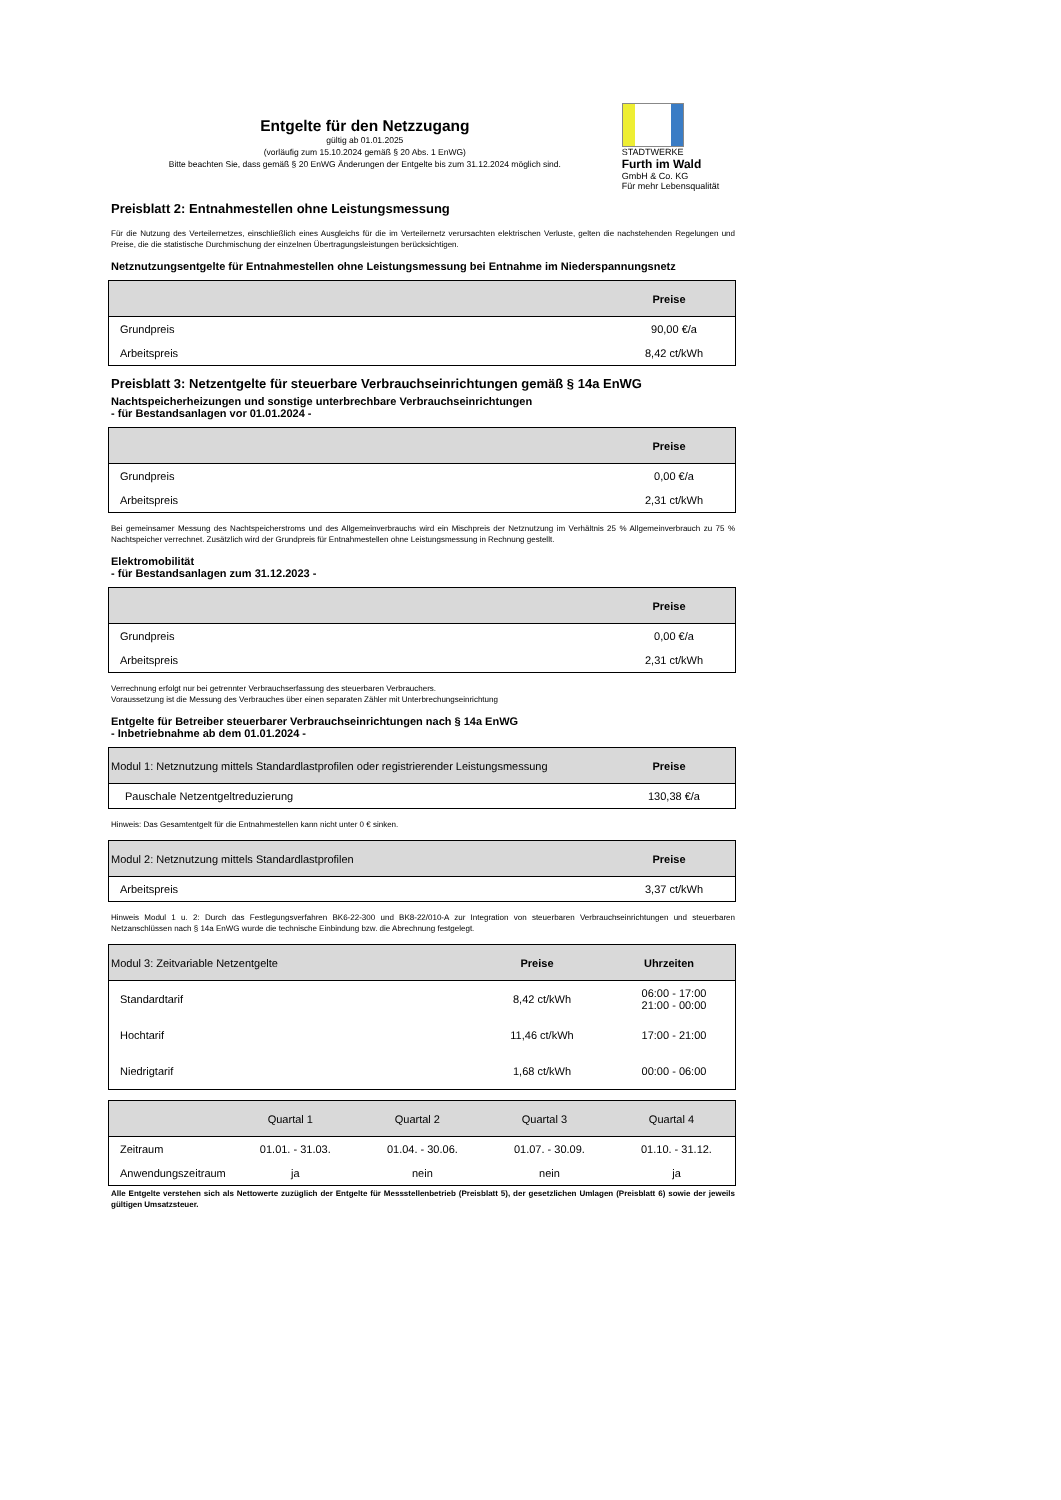Entgelte für den Netzzugang
gültig ab 01.01.2025
(vorläufig zum 15.10.2024 gemäß § 20 Abs. 1 EnWG)
Bitte beachten Sie, dass gemäß § 20 EnWG Änderungen der Entgelte bis zum 31.12.2024 möglich sind.
STADTWERKE
Furth im Wald
GmbH & Co. KG
Für mehr Lebensqualität
Preisblatt 2: Entnahmestellen ohne Leistungsmessung
Für die Nutzung des Verteilernetzes, einschließlich eines Ausgleichs für die im Verteilernetz verursachten elektrischen Verluste, gelten die nachstehenden Regelungen und Preise, die die statistische Durchmischung der einzelnen Übertragungsleistungen berücksichtigen.
Netznutzungsentgelte für Entnahmestellen ohne Leistungsmessung bei Entnahme im Niederspannungsnetz
| | Preise |
| --- | --- |
| Grundpreis | 90,00 €/a |
| Arbeitspreis | 8,42 ct/kWh |
Preisblatt 3: Netzentgelte für steuerbare Verbrauchseinrichtungen gemäß § 14a EnWG
Nachtspeicherheizungen und sonstige unterbrechbare Verbrauchseinrichtungen
- für Bestandsanlagen vor 01.01.2024 -
| | Preise |
| --- | --- |
| Grundpreis | 0,00 €/a |
| Arbeitspreis | 2,31 ct/kWh |
Bei gemeinsamer Messung des Nachtspeicherstroms und des Allgemeinverbrauchs wird ein Mischpreis der Netznutzung im Verhältnis 25 % Allgemeinverbrauch zu 75 % Nachtspeicher verrechnet. Zusätzlich wird der Grundpreis für Entnahmestellen ohne Leistungsmessung in Rechnung gestellt.
Elektromobilität
- für Bestandsanlagen zum 31.12.2023 -
| | Preise |
| --- | --- |
| Grundpreis | 0,00 €/a |
| Arbeitspreis | 2,31 ct/kWh |
Verrechnung erfolgt nur bei getrennter Verbrauchserfassung des steuerbaren Verbrauchers.
Voraussetzung ist die Messung des Verbrauches über einen separaten Zähler mit Unterbrechungseinrichtung
Entgelte für Betreiber steuerbarer Verbrauchseinrichtungen nach § 14a EnWG
- Inbetriebnahme ab dem 01.01.2024 -
| Modul 1: Netznutzung mittels Standardlastprofilen oder registrierender Leistungsmessung | Preise |
| --- | --- |
| Pauschale Netzentgeltreduzierung | 130,38 €/a |
Hinweis: Das Gesamtentgelt für die Entnahmestellen kann nicht unter 0 € sinken.
| Modul 2: Netznutzung mittels Standardlastprofilen | Preise |
| --- | --- |
| Arbeitspreis | 3,37 ct/kWh |
Hinweis Modul 1 u. 2: Durch das Festlegungsverfahren BK6-22-300 und BK8-22/010-A zur Integration von steuerbaren Verbrauchseinrichtungen und steuerbaren Netzanschlüssen nach § 14a EnWG wurde die technische Einbindung bzw. die Abrechnung festgelegt.
| Modul 3: Zeitvariable Netzentgelte | Preise | Uhrzeiten |
| --- | --- | --- |
| Standardtarif | 8,42 ct/kWh | 06:00 - 17:00 21:00 - 00:00 |
| Hochtarif | 11,46 ct/kWh | 17:00 - 21:00 |
| Niedrigtarif | 1,68 ct/kWh | 00:00 - 06:00 |
| | Quartal 1 | Quartal 2 | Quartal 3 | Quartal 4 |
| --- | --- | --- | --- | --- |
| Zeitraum | 01.01. - 31.03. | 01.04. - 30.06. | 01.07. - 30.09. | 01.10. - 31.12. |
| Anwendungszeitraum | ja | nein | nein | ja |
Alle Entgelte verstehen sich als Nettowerte zuzüglich der Entgelte für Messstellenbetrieb (Preisblatt 5), der gesetzlichen Umlagen (Preisblatt 6) sowie der jeweils gültigen Umsatzsteuer.